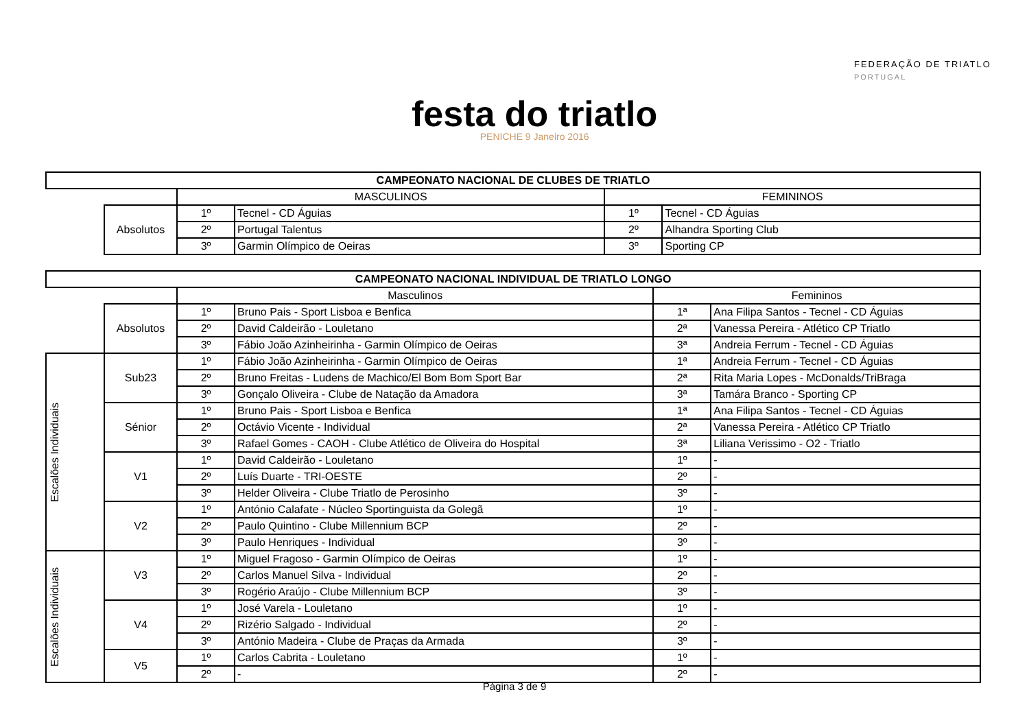festa do triatlo
PENICHE 9 Janeiro 2016
FEDERAÇÃO DE TRIATLO
PORTUGAL
| CAMPEONATO NACIONAL DE CLUBES DE TRIATLO | | | | | |
| --- | --- | --- | --- | --- | --- |
| | | MASCULINOS | | FEMININOS | |
| | Absolutos | 1º | Tecnel - CD Águias | 1º | Tecnel - CD Águias |
| | | 2º | Portugal Talentus | 2º | Alhandra Sporting Club |
| | | 3º | Garmin Olímpico de Oeiras | 3º | Sporting CP |
| CAMPEONATO NACIONAL INDIVIDUAL DE TRIATLO LONGO | | | | | |
| --- | --- | --- | --- | --- | --- |
| | | Masculinos | | Femininos | |
| | Absolutos | 1º | Bruno Pais - Sport Lisboa e Benfica | 1ª | Ana Filipa Santos - Tecnel - CD Águias |
| | | 2º | David Caldeirão - Louletano | 2ª | Vanessa Pereira - Atlético CP Triatlo |
| | | 3º | Fábio João Azinheirinha - Garmin Olímpico de Oeiras | 3ª | Andreia Ferrum - Tecnel - CD Águias |
| Escalões Individuais | Sub23 | 1º | Fábio João Azinheirinha - Garmin Olímpico de Oeiras | 1ª | Andreia Ferrum - Tecnel - CD Águias |
| | | 2º | Bruno Freitas - Ludens de Machico/El Bom Bom Sport Bar | 2ª | Rita Maria Lopes - McDonalds/TriBraga |
| | | 3º | Gonçalo Oliveira - Clube de Natação da Amadora | 3ª | Tamára Branco - Sporting CP |
| | Sénior | 1º | Bruno Pais - Sport Lisboa e Benfica | 1ª | Ana Filipa Santos - Tecnel - CD Águias |
| | | 2º | Octávio Vicente - Individual | 2ª | Vanessa Pereira - Atlético CP Triatlo |
| | | 3º | Rafael Gomes - CAOH - Clube Atlético de Oliveira do Hospital | 3ª | Liliana Verissimo - O2 - Triatlo |
| | V1 | 1º | David Caldeirão - Louletano | 1º | - |
| | | 2º | Luís Duarte - TRI-OESTE | 2º | - |
| | | 3º | Helder Oliveira - Clube Triatlo de Perosinho | 3º | - |
| | V2 | 1º | António Calafate - Núcleo Sportinguista da Golegã | 1º | - |
| | | 2º | Paulo Quintino - Clube Millennium BCP | 2º | - |
| | | 3º | Paulo Henriques - Individual | 3º | - |
| Escalões Individuais | V3 | 1º | Miguel Fragoso - Garmin Olímpico de Oeiras | 1º | - |
| | | 2º | Carlos Manuel Silva - Individual | 2º | - |
| | | 3º | Rogério Araújo - Clube Millennium BCP | 3º | - |
| | V4 | 1º | José Varela - Louletano | 1º | - |
| | | 2º | Rizério Salgado - Individual | 2º | - |
| | | 3º | António Madeira - Clube de Praças da Armada | 3º | - |
| | V5 | 1º | Carlos Cabrita - Louletano | 1º | - |
| | | 2º | - | 2º | - |
Página 3 de 9